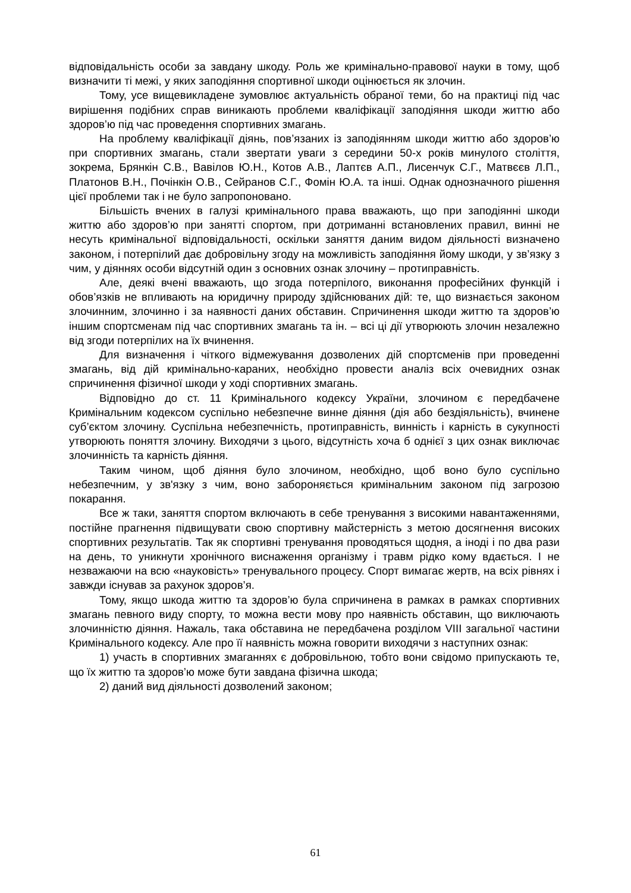відповідальність особи за завдану шкоду. Роль же кримінально-правової науки в тому, щоб визначити ті межі, у яких заподіяння спортивної шкоди оцінюється як злочин.
Тому, усе вищевикладене зумовлює актуальність обраної теми, бо на практиці під час вирішення подібних справ виникають проблеми кваліфікації заподіяння шкоди життю або здоров’ю під час проведення спортивних змагань.
На проблему кваліфікації діянь, пов’язаних із заподіянням шкоди життю або здоров’ю при спортивних змагань, стали звертати уваги з середини 50-х років минулого століття, зокрема, Брянкін С.В., Вавілов Ю.Н., Котов А.В., Лаптєв А.П., Лисенчук С.Г., Матвєєв Л.П., Платонов В.Н., Почінкін О.В., Сейранов С.Г., Фомін Ю.А. та інші. Однак однозначного рішення цієї проблеми так і не було запропоновано.
Більшість вчених в галузі кримінального права вважають, що при заподіянні шкоди життю або здоров’ю при занятті спортом, при дотриманні встановлених правил, винні не несуть кримінальної відповідальності, оскільки заняття даним видом діяльності визначено законом, і потерпілий дає добровільну згоду на можливість заподіяння йому шкоди, у зв’язку з чим, у діяннях особи відсутній один з основних ознак злочину – протиправність.
Але, деякі вчені вважають, що згода потерпілого, виконання професійних функцій і обов’язків не впливають на юридичну природу здійснюваних дій: те, що визнається законом злочинним, злочинно і за наявності даних обставин. Спричинення шкоди життю та здоров’ю іншим спортсменам під час спортивних змагань та ін. – всі ці дії утворюють злочин незалежно від згоди потерпілих на їх вчинення.
Для визначення і чіткого відмежування дозволених дій спортсменів при проведенні змагань, від дій кримінально-караних, необхідно провести аналіз всіх очевидних ознак спричинення фізичної шкоди у ході спортивних змагань.
Відповідно до ст. 11 Кримінального кодексу України, злочином є передбачене Кримінальним кодексом суспільно небезпечне винне діяння (дія або бездіяльність), вчинене суб’єктом злочину. Суспільна небезпечність, протиправність, винність і карність в сукупності утворюють поняття злочину. Виходячи з цього, відсутність хоча б однієї з цих ознак виключає злочинність та карність діяння.
Таким чином, щоб діяння було злочином, необхідно, щоб воно було суспільно небезпечним, у зв'язку з чим, воно забороняється кримінальним законом під загрозою покарання.
Все ж таки, заняття спортом включають в себе тренування з високими навантаженнями, постійне прагнення підвищувати свою спортивну майстерність з метою досягнення високих спортивних результатів. Так як спортивні тренування проводяться щодня, а іноді і по два рази на день, то уникнути хронічного виснаження організму і травм рідко кому вдається. І не незважаючи на всю «науковість» тренувального процесу. Спорт вимагає жертв, на всіх рівнях і завжди існував за рахунок здоров’я.
Тому, якщо шкода життю та здоров’ю була спричинена в рамках в рамках спортивних змагань певного виду спорту, то можна вести мову про наявність обставин, що виключають злочинністю діяння. Нажаль, така обставина не передбачена розділом VIII загальної частини Кримінального кодексу. Але про її наявність можна говорити виходячи з наступних ознак:
1) участь в спортивних змаганнях є добровільною, тобто вони свідомо припускають те, що їх життю та здоров’ю може бути завдана фізична шкода;
2) даний вид діяльності дозволений законом;
61